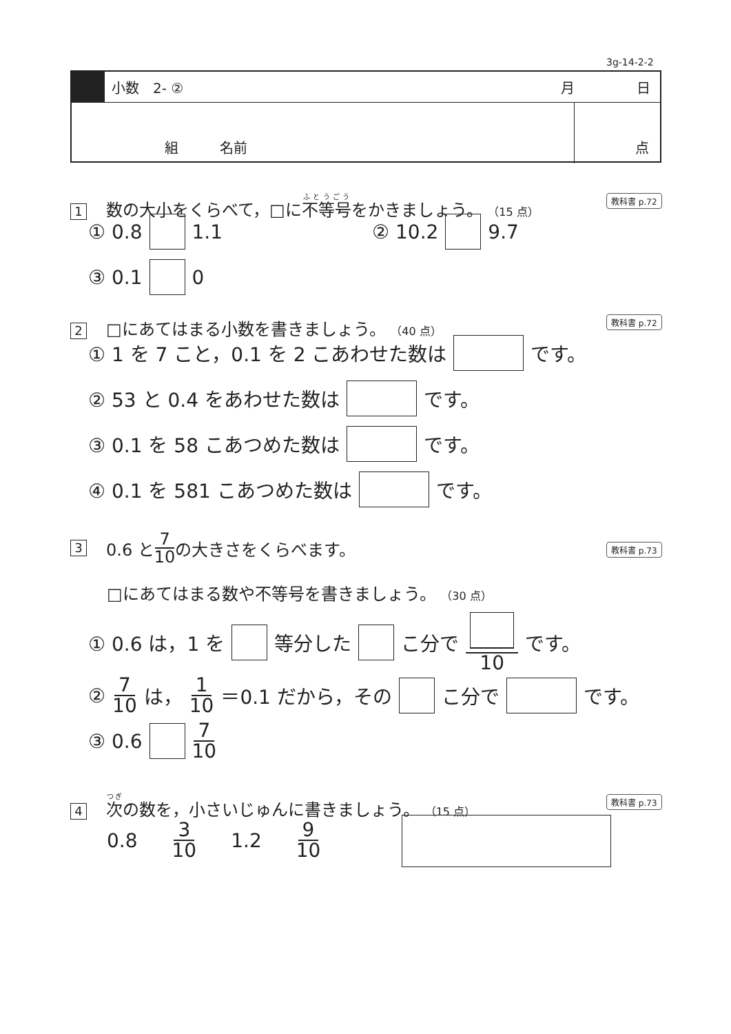3g-14-2-2
小数　2- ② 月 日
組 名前 点
1 数の大小をくらべて，□に不等号をかきましょう。 （15 点）
教科書 p.72
① 0.8 1.1 ② 10.2 9.7
③ 0.1 0
2 □にあてはまる小数を書きましょう。 （40 点）
教科書 p.72
① 1 を 7 こと，0.1 を 2 こあわせた数は です。
② 53 と 0.4 をあわせた数は です。
③ 0.1 を 58 こあつめた数は です。
④ 0.1 を 581 こあつめた数は です。
3 0.6 と 7 10 の大きさをくらべます。
教科書 p.73
□にあてはまる数や不等号を書きましょう。 （30 点）
① 0.6 は，1 を 等分した こ分で 10 です。
② 7 10 は， 1 10 ＝0.1 だから，その こ分で です。
③ 0.6 7 10
4 次の数を，小さいじゅんに書きましょう。 （15 点）
教科書 p.73
0.8 3 10 1.2 9 10